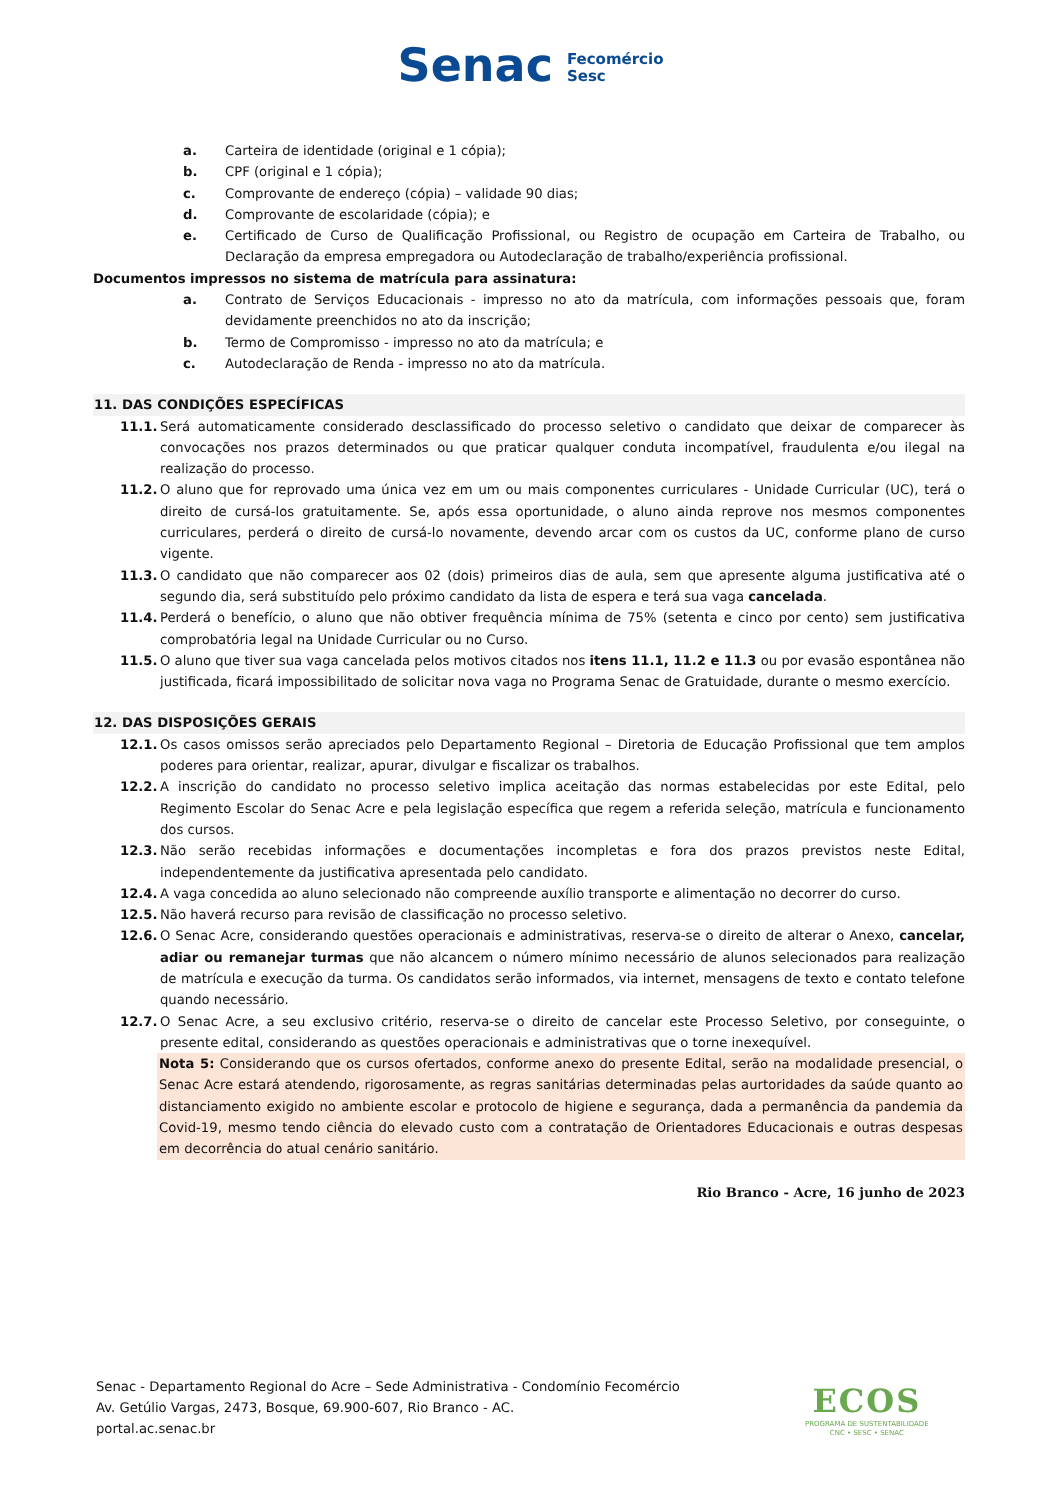Senac Fecomércio
Sesc
a. Carteira de identidade (original e 1 cópia);
b. CPF (original e 1 cópia);
c. Comprovante de endereço (cópia) – validade 90 dias;
d. Comprovante de escolaridade (cópia); e
e. Certificado de Curso de Qualificação Profissional, ou Registro de ocupação em Carteira de Trabalho, ou Declaração da empresa empregadora ou Autodeclaração de trabalho/experiência profissional.
Documentos impressos no sistema de matrícula para assinatura:
a. Contrato de Serviços Educacionais - impresso no ato da matrícula, com informações pessoais que, foram devidamente preenchidos no ato da inscrição;
b. Termo de Compromisso - impresso no ato da matrícula; e
c. Autodeclaração de Renda - impresso no ato da matrícula.
11. DAS CONDIÇÕES ESPECÍFICAS
11.1. Será automaticamente considerado desclassificado do processo seletivo o candidato que deixar de comparecer às convocações nos prazos determinados ou que praticar qualquer conduta incompatível, fraudulenta e/ou ilegal na realização do processo.
11.2. O aluno que for reprovado uma única vez em um ou mais componentes curriculares - Unidade Curricular (UC), terá o direito de cursá-los gratuitamente. Se, após essa oportunidade, o aluno ainda reprove nos mesmos componentes curriculares, perderá o direito de cursá-lo novamente, devendo arcar com os custos da UC, conforme plano de curso vigente.
11.3. O candidato que não comparecer aos 02 (dois) primeiros dias de aula, sem que apresente alguma justificativa até o segundo dia, será substituído pelo próximo candidato da lista de espera e terá sua vaga cancelada.
11.4. Perderá o benefício, o aluno que não obtiver frequência mínima de 75% (setenta e cinco por cento) sem justificativa comprobatória legal na Unidade Curricular ou no Curso.
11.5. O aluno que tiver sua vaga cancelada pelos motivos citados nos itens 11.1, 11.2 e 11.3 ou por evasão espontânea não justificada, ficará impossibilitado de solicitar nova vaga no Programa Senac de Gratuidade, durante o mesmo exercício.
12. DAS DISPOSIÇÕES GERAIS
12.1. Os casos omissos serão apreciados pelo Departamento Regional – Diretoria de Educação Profissional que tem amplos poderes para orientar, realizar, apurar, divulgar e fiscalizar os trabalhos.
12.2. A inscrição do candidato no processo seletivo implica aceitação das normas estabelecidas por este Edital, pelo Regimento Escolar do Senac Acre e pela legislação específica que regem a referida seleção, matrícula e funcionamento dos cursos.
12.3. Não serão recebidas informações e documentações incompletas e fora dos prazos previstos neste Edital, independentemente da justificativa apresentada pelo candidato.
12.4. A vaga concedida ao aluno selecionado não compreende auxílio transporte e alimentação no decorrer do curso.
12.5. Não haverá recurso para revisão de classificação no processo seletivo.
12.6. O Senac Acre, considerando questões operacionais e administrativas, reserva-se o direito de alterar o Anexo, cancelar, adiar ou remanejar turmas que não alcancem o número mínimo necessário de alunos selecionados para realização de matrícula e execução da turma. Os candidatos serão informados, via internet, mensagens de texto e contato telefone quando necessário.
12.7. O Senac Acre, a seu exclusivo critério, reserva-se o direito de cancelar este Processo Seletivo, por conseguinte, o presente edital, considerando as questões operacionais e administrativas que o torne inexequível.
Nota 5: Considerando que os cursos ofertados, conforme anexo do presente Edital, serão na modalidade presencial, o Senac Acre estará atendendo, rigorosamente, as regras sanitárias determinadas pelas aurtoridades da saúde quanto ao distanciamento exigido no ambiente escolar e protocolo de higiene e segurança, dada a permanência da pandemia da Covid-19, mesmo tendo ciência do elevado custo com a contratação de Orientadores Educacionais e outras despesas em decorrência do atual cenário sanitário.
Rio Branco - Acre, 16 junho de 2023
Senac - Departamento Regional do Acre – Sede Administrativa - Condomínio Fecomércio
Av. Getúlio Vargas, 2473, Bosque, 69.900-607, Rio Branco - AC.
portal.ac.senac.br
ECOS
PROGRAMA DE SUSTENTABILIDADE
CNC • SESC • SENAC